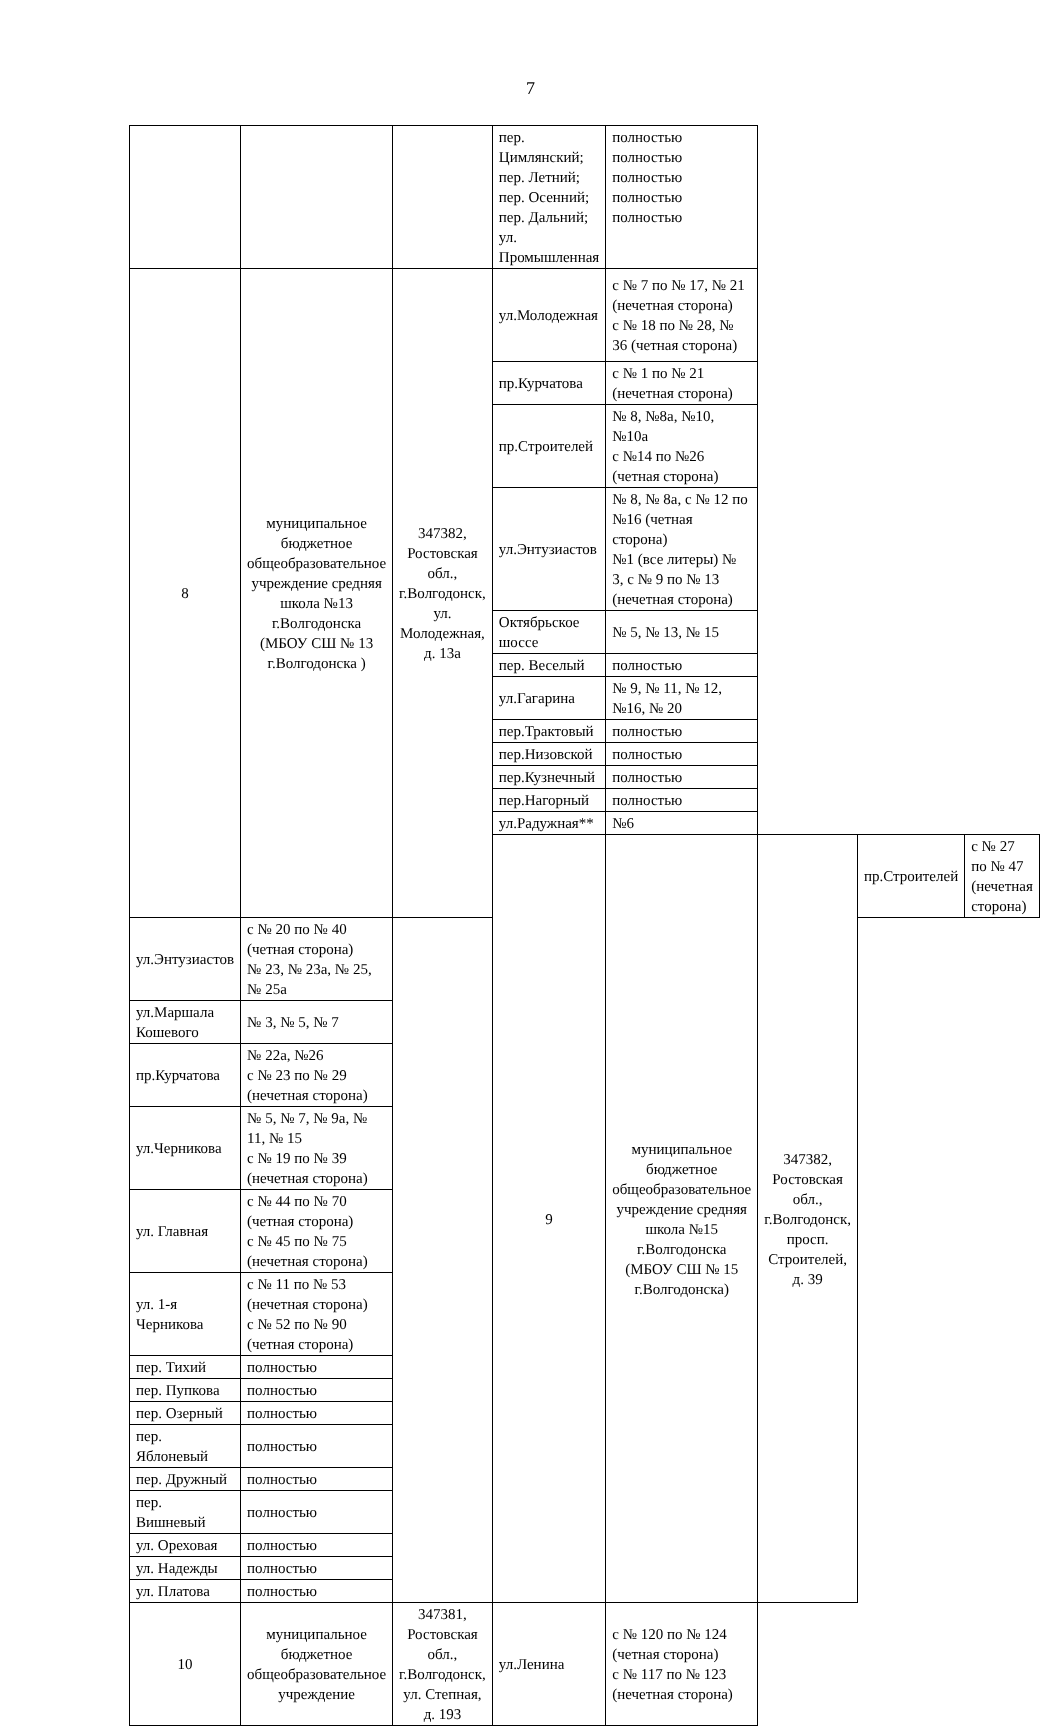7
| | | | пер. Цимлянский; пер. Летний; пер. Осенний; пер. Дальний; ул. Промышленная | полностью полностью полностью полностью полностью | | | |
| 8 | муниципальное бюджетное общеобразовательное учреждение средняя школа №13 г.Волгодонска (МБОУ СШ № 13 г.Волгодонска ) | 347382, Ростовская обл., г.Волгодонск, ул. Молодежная, д. 13а | ул.Молодежная | с № 7 по № 17, № 21 (нечетная сторона) с № 18 по № 28, № 36 (четная сторона) | | | |
| | | | пр.Курчатова | с № 1 по № 21 (нечетная сторона) | | | |
| | | | пр.Строителей | № 8, №8а, №10, №10а с №14 по №26 (четная сторона) | | | |
| | | | ул.Энтузиастов | № 8, № 8а, с № 12 по №16 (четная сторона) №1 (все литеры) № 3, с № 9 по № 13 (нечетная сторона) | | | |
| | | | Октябрьское шоссе | № 5, № 13, № 15 | | | |
| | | | пер. Веселый | полностью | | | |
| | | | ул.Гагарина | № 9, № 11, № 12, №16, № 20 | | | |
| | | | пер.Трактовый | полностью | | | |
| | | | пер.Низовской | полностью | | | |
| | | | пер.Кузнечный | полностью | | | |
| | | | пер.Нагорный | полностью | | | |
| | | | ул.Радужная** | №6 | | | |
| | | | 9 | муниципальное бюджетное общеобразовательное учреждение средняя школа №15 г.Волгодонска (МБОУ СШ № 15 г.Волгодонска) | 347382, Ростовская обл., г.Волгодонск, просп. Строителей, д. 39 | пр.Строителей | с № 27 по № 47 (нечетная сторона) |
| ул.Энтузиастов | с № 20 по № 40 (четная сторона) № 23, № 23а, № 25, № 25а | | | | | | |
| ул.Маршала Кошевого | № 3, № 5, № 7 | | | | | | |
| пр.Курчатова | № 22а, №26 с № 23 по № 29 (нечетная сторона) | | | | | | |
| ул.Черникова | № 5, № 7, № 9а, № 11, № 15 с № 19 по № 39 (нечетная сторона) | | | | | | |
| ул. Главная | с № 44 по № 70 (четная сторона) с № 45 по № 75 (нечетная сторона) | | | | | | |
| ул. 1-я Черникова | с № 11 по № 53 (нечетная сторона) с № 52 по № 90 (четная сторона) | | | | | | |
| пер. Тихий | полностью | | | | | | |
| пер. Пупкова | полностью | | | | | | |
| пер. Озерный | полностью | | | | | | |
| пер. Яблоневый | полностью | | | | | | |
| пер. Дружный | полностью | | | | | | |
| пер. Вишневый | полностью | | | | | | |
| ул. Ореховая | полностью | | | | | | |
| ул. Надежды | полностью | | | | | | |
| ул. Платова | полностью | | | | | | |
| 10 | муниципальное бюджетное общеобразовательное учреждение | 347381, Ростовская обл., г.Волгодонск, ул. Степная, д. 193 | ул.Ленина | с № 120 по № 124 (четная сторона) с № 117 по № 123 (нечетная сторона) | | | |